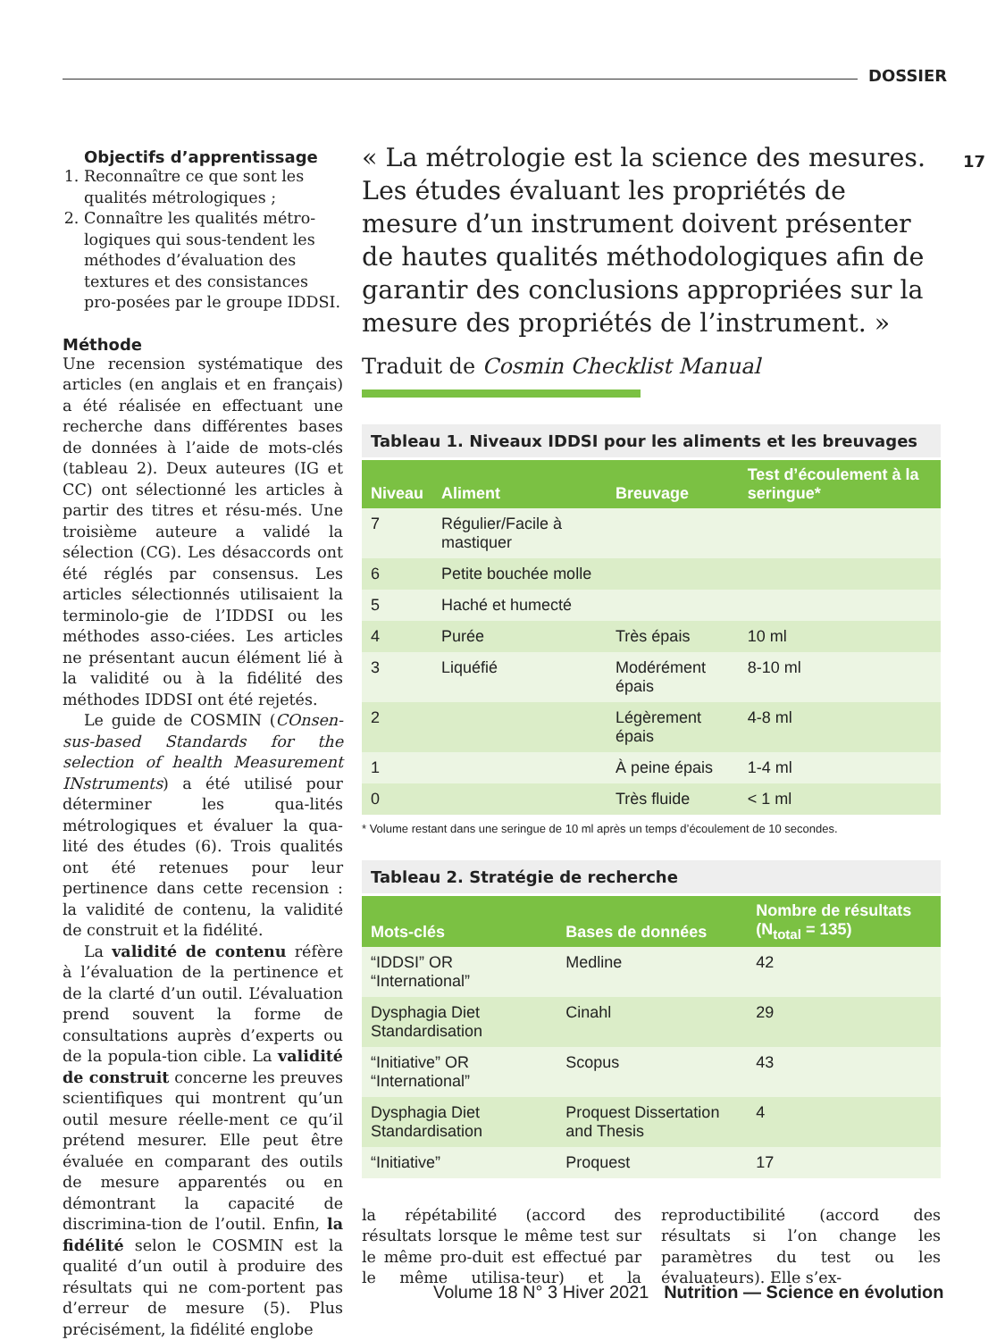DOSSIER
17
Objectifs d’apprentissage
1. Reconnaître ce que sont les qualités métrologiques ;
2. Connaître les qualités métro-logiques qui sous-tendent les méthodes d’évaluation des textures et des consistances pro-posées par le groupe IDDSI.
Méthode
Une recension systématique des articles (en anglais et en français) a été réalisée en effectuant une recherche dans différentes bases de données à l’aide de mots-clés (tableau 2). Deux auteures (IG et CC) ont sélectionné les articles à partir des titres et résu-més. Une troisième auteure a validé la sélection (CG). Les désaccords ont été réglés par consensus. Les articles sélectionnés utilisaient la terminolo-gie de l’IDDSI ou les méthodes asso-ciées. Les articles ne présentant aucun élément lié à la validité ou à la fidélité des méthodes IDDSI ont été rejetés.
Le guide de COSMIN (COnsen-sus-based Standards for the selection of health Measurement INstruments) a été utilisé pour déterminer les qua-lités métrologiques et évaluer la qua-lité des études (6). Trois qualités ont été retenues pour leur pertinence dans cette recension : la validité de contenu, la validité de construit et la fidélité.
La validité de contenu réfère à l’évaluation de la pertinence et de la clarté d’un outil. L’évaluation prend souvent la forme de consultations auprès d’experts ou de la popula-tion cible. La validité de construit concerne les preuves scientifiques qui montrent qu’un outil mesure réelle-ment ce qu’il prétend mesurer. Elle peut être évaluée en comparant des outils de mesure apparentés ou en démontrant la capacité de discrimina-tion de l’outil. Enfin, la fidélité selon le COSMIN est la qualité d’un outil à produire des résultats qui ne com-portent pas d’erreur de mesure (5). Plus précisément, la fidélité englobe
« La métrologie est la science des mesures. Les études évaluant les propriétés de mesure d’un instrument doivent présenter de hautes qualités méthodologiques afin de garantir des conclusions appropriées sur la mesure des propriétés de l’instrument. »
Traduit de Cosmin Checklist Manual
Tableau 1. Niveaux IDDSI pour les aliments et les breuvages
| Niveau | Aliment | Breuvage | Test d’écoulement à la seringue* |
| --- | --- | --- | --- |
| 7 | Régulier/Facile à mastiquer | | |
| 6 | Petite bouchée molle | | |
| 5 | Haché et humecté | | |
| 4 | Purée | Très épais | 10 ml |
| 3 | Liquéfié | Modérément épais | 8-10 ml |
| 2 | | Légèrement épais | 4-8 ml |
| 1 | | À peine épais | 1-4 ml |
| 0 | | Très fluide | < 1 ml |
* Volume restant dans une seringue de 10 ml après un temps d’écoulement de 10 secondes.
Tableau 2. Stratégie de recherche
| Mots-clés | Bases de données | Nombre de résultats (N<sub>total</sub> = 135) |
| --- | --- | --- |
| “IDDSI” OR “International” | Medline | 42 |
| Dysphagia Diet Standardisation | Cinahl | 29 |
| “Initiative” OR “International” | Scopus | 43 |
| Dysphagia Diet Standardisation | Proquest Dissertation and Thesis | 4 |
| “Initiative” | Proquest | 17 |
la répétabilité (accord des résultats lorsque le même test sur le même pro-duit est effectué par le même utilisa-teur) et la reproductibilité (accord des résultats si l’on change les paramètres du test ou les évaluateurs). Elle s’ex-
Volume 18 N° 3 Hiver 2021 Nutrition — Science en évolution